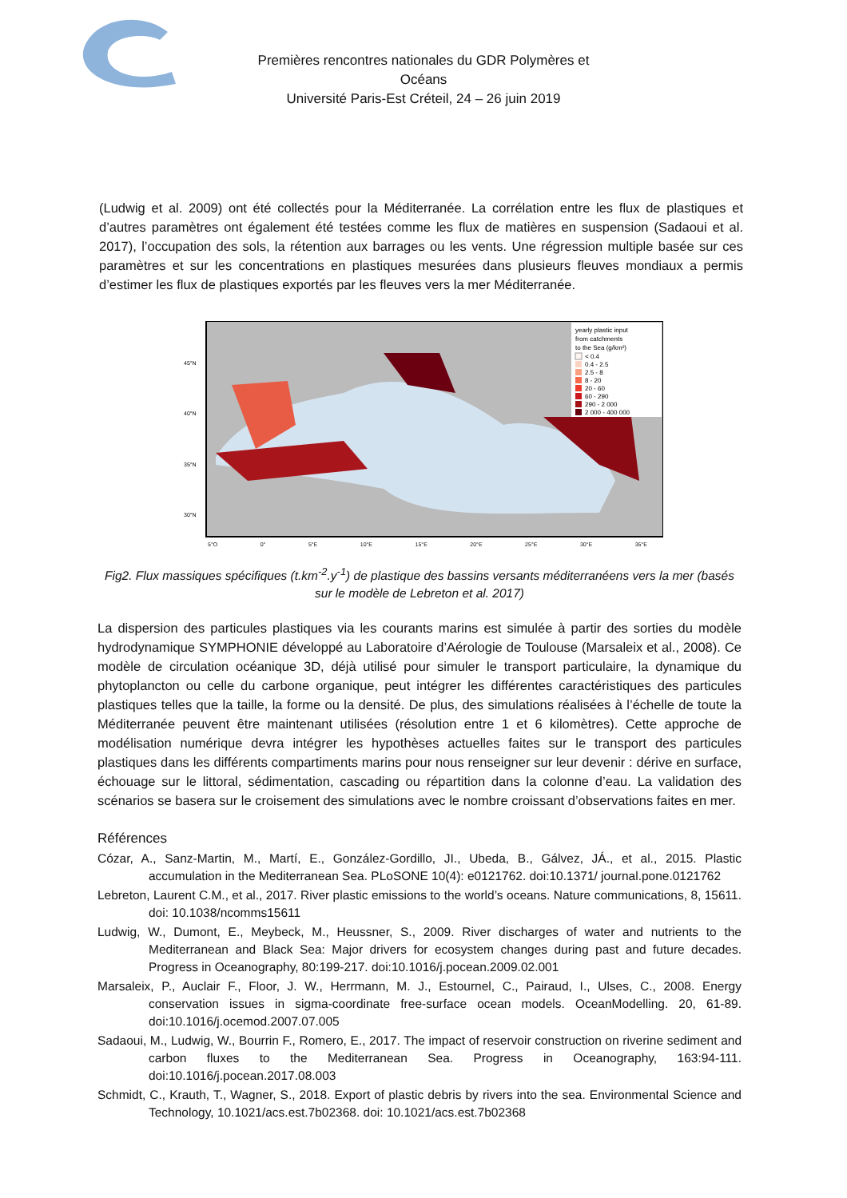Premières rencontres nationales du GDR Polymères et Océans
Université Paris-Est Créteil, 24 – 26 juin 2019
(Ludwig et al. 2009) ont été collectés pour la Méditerranée. La corrélation entre les flux de plastiques et d’autres paramètres ont également été testées comme les flux de matières en suspension (Sadaoui et al. 2017), l’occupation des sols, la rétention aux barrages ou les vents. Une régression multiple basée sur ces paramètres et sur les concentrations en plastiques mesurées dans plusieurs fleuves mondiaux a permis d’estimer les flux de plastiques exportés par les fleuves vers la mer Méditerranée.
yearly plastic input
from catchments
to the Sea (g/km²)
< 0.4
0.4 - 2.5
2.5 - 8
8 - 20
20 - 60
60 - 290
290 - 2 000
2 000 - 400 000
45°N
40°N
35°N
30°N
5°O 0° 5°E 10°E 15°E 20°E 25°E 30°E 35°E
Fig2. Flux massiques spécifiques (t.km<sup>-2</sup>.y<sup>-1</sup>) de plastique des bassins versants méditerranéens vers la mer (basés sur le modèle de Lebreton et al. 2017)
La dispersion des particules plastiques via les courants marins est simulée à partir des sorties du modèle hydrodynamique SYMPHONIE développé au Laboratoire d’Aérologie de Toulouse (Marsaleix et al., 2008). Ce modèle de circulation océanique 3D, déjà utilisé pour simuler le transport particulaire, la dynamique du phytoplancton ou celle du carbone organique, peut intégrer les différentes caractéristiques des particules plastiques telles que la taille, la forme ou la densité. De plus, des simulations réalisées à l’échelle de toute la Méditerranée peuvent être maintenant utilisées (résolution entre 1 et 6 kilomètres). Cette approche de modélisation numérique devra intégrer les hypothèses actuelles faites sur le transport des particules plastiques dans les différents compartiments marins pour nous renseigner sur leur devenir : dérive en surface, échouage sur le littoral, sédimentation, cascading ou répartition dans la colonne d’eau. La validation des scénarios se basera sur le croisement des simulations avec le nombre croissant d’observations faites en mer.
Références
Cózar, A., Sanz-Martin, M., Martí, E., González-Gordillo, JI., Ubeda, B., Gálvez, JÁ., et al., 2015. Plastic accumulation in the Mediterranean Sea. PLoSONE 10(4): e0121762. doi:10.1371/ journal.pone.0121762
Lebreton, Laurent C.M., et al., 2017. River plastic emissions to the world’s oceans. Nature communications, 8, 15611. doi: 10.1038/ncomms15611
Ludwig, W., Dumont, E., Meybeck, M., Heussner, S., 2009. River discharges of water and nutrients to the Mediterranean and Black Sea: Major drivers for ecosystem changes during past and future decades. Progress in Oceanography, 80:199-217. doi:10.1016/j.pocean.2009.02.001
Marsaleix, P., Auclair F., Floor, J. W., Herrmann, M. J., Estournel, C., Pairaud, I., Ulses, C., 2008. Energy conservation issues in sigma-coordinate free-surface ocean models. OceanModelling. 20, 61-89. doi:10.1016/j.ocemod.2007.07.005
Sadaoui, M., Ludwig, W., Bourrin F., Romero, E., 2017. The impact of reservoir construction on riverine sediment and carbon fluxes to the Mediterranean Sea. Progress in Oceanography, 163:94-111. doi:10.1016/j.pocean.2017.08.003
Schmidt, C., Krauth, T., Wagner, S., 2018. Export of plastic debris by rivers into the sea. Environmental Science and Technology, 10.1021/acs.est.7b02368. doi: 10.1021/acs.est.7b02368